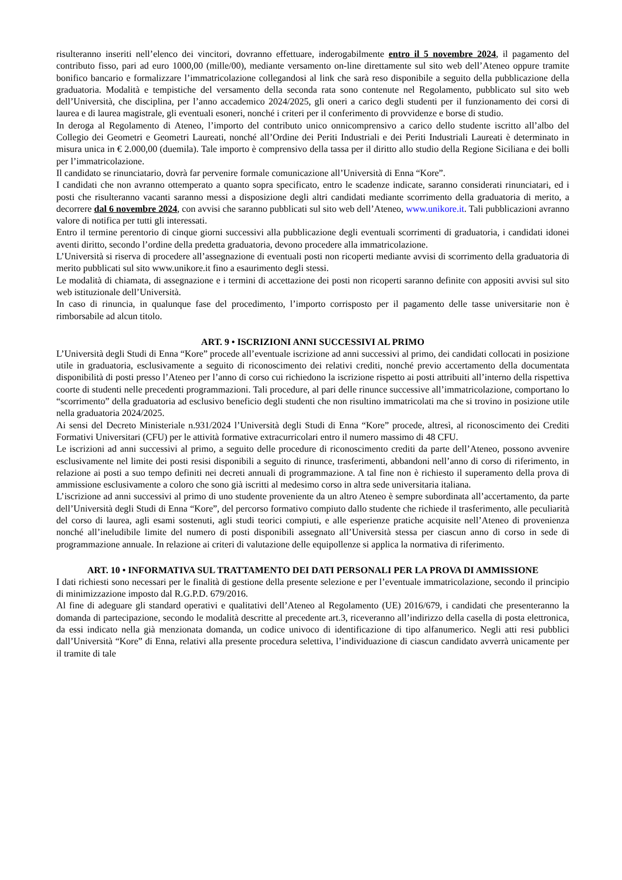risulteranno inseriti nell’elenco dei vincitori, dovranno effettuare, inderogabilmente entro il 5 novembre 2024, il pagamento del contributo fisso, pari ad euro 1000,00 (mille/00), mediante versamento on-line direttamente sul sito web dell’Ateneo oppure tramite bonifico bancario e formalizzare l’immatricolazione collegandosi al link che sarà reso disponibile a seguito della pubblicazione della graduatoria. Modalità e tempistiche del versamento della seconda rata sono contenute nel Regolamento, pubblicato sul sito web dell’Università, che disciplina, per l’anno accademico 2024/2025, gli oneri a carico degli studenti per il funzionamento dei corsi di laurea e di laurea magistrale, gli eventuali esoneri, nonché i criteri per il conferimento di provvidenze e borse di studio.
In deroga al Regolamento di Ateneo, l’importo del contributo unico onnicomprensivo a carico dello studente iscritto all’albo del Collegio dei Geometri e Geometri Laureati, nonché all’Ordine dei Periti Industriali e dei Periti Industriali Laureati è determinato in misura unica in € 2.000,00 (duemila). Tale importo è comprensivo della tassa per il diritto allo studio della Regione Siciliana e dei bolli per l’immatricolazione.
Il candidato se rinunciatario, dovrà far pervenire formale comunicazione all’Università di Enna “Kore”.
I candidati che non avranno ottemperato a quanto sopra specificato, entro le scadenze indicate, saranno considerati rinunciatari, ed i posti che risulteranno vacanti saranno messi a disposizione degli altri candidati mediante scorrimento della graduatoria di merito, a decorrere dal 6 novembre 2024, con avvisi che saranno pubblicati sul sito web dell’Ateneo, www.unikore.it. Tali pubblicazioni avranno valore di notifica per tutti gli interessati.
Entro il termine perentorio di cinque giorni successivi alla pubblicazione degli eventuali scorrimenti di graduatoria, i candidati idonei aventi diritto, secondo l’ordine della predetta graduatoria, devono procedere alla immatricolazione.
L’Università si riserva di procedere all’assegnazione di eventuali posti non ricoperti mediante avvisi di scorrimento della graduatoria di merito pubblicati sul sito www.unikore.it fino a esaurimento degli stessi.
Le modalità di chiamata, di assegnazione e i termini di accettazione dei posti non ricoperti saranno definite con appositi avvisi sul sito web istituzionale dell’Università.
In caso di rinuncia, in qualunque fase del procedimento, l’importo corrisposto per il pagamento delle tasse universitarie non è rimborsabile ad alcun titolo.
ART. 9 • ISCRIZIONI ANNI SUCCESSIVI AL PRIMO
L’Università degli Studi di Enna “Kore” procede all’eventuale iscrizione ad anni successivi al primo, dei candidati collocati in posizione utile in graduatoria, esclusivamente a seguito di riconoscimento dei relativi crediti, nonché previo accertamento della documentata disponibilità di posti presso l’Ateneo per l’anno di corso cui richiedono la iscrizione rispetto ai posti attribuiti all’interno della rispettiva coorte di studenti nelle precedenti programmazioni. Tali procedure, al pari delle rinunce successive all’immatricolazione, comportano lo “scorrimento” della graduatoria ad esclusivo beneficio degli studenti che non risultino immatricolati ma che si trovino in posizione utile nella graduatoria 2024/2025.
Ai sensi del Decreto Ministeriale n.931/2024 l’Università degli Studi di Enna “Kore” procede, altresì, al riconoscimento dei Crediti Formativi Universitari (CFU) per le attività formative extracurricolari entro il numero massimo di 48 CFU.
Le iscrizioni ad anni successivi al primo, a seguito delle procedure di riconoscimento crediti da parte dell’Ateneo, possono avvenire esclusivamente nel limite dei posti resisi disponibili a seguito di rinunce, trasferimenti, abbandoni nell’anno di corso di riferimento, in relazione ai posti a suo tempo definiti nei decreti annuali di programmazione. A tal fine non è richiesto il superamento della prova di ammissione esclusivamente a coloro che sono già iscritti al medesimo corso in altra sede universitaria italiana.
L’iscrizione ad anni successivi al primo di uno studente proveniente da un altro Ateneo è sempre subordinata all’accertamento, da parte dell’Università degli Studi di Enna “Kore”, del percorso formativo compiuto dallo studente che richiede il trasferimento, alle peculiarità del corso di laurea, agli esami sostenuti, agli studi teorici compiuti, e alle esperienze pratiche acquisite nell’Ateneo di provenienza nonché all’ineludibile limite del numero di posti disponibili assegnato all’Università stessa per ciascun anno di corso in sede di programmazione annuale. In relazione ai criteri di valutazione delle equipollenze si applica la normativa di riferimento.
ART. 10 • INFORMATIVA SUL TRATTAMENTO DEI DATI PERSONALI PER LA PROVA DI AMMISSIONE
I dati richiesti sono necessari per le finalità di gestione della presente selezione e per l’eventuale immatricolazione, secondo il principio di minimizzazione imposto dal R.G.P.D. 679/2016.
Al fine di adeguare gli standard operativi e qualitativi dell’Ateneo al Regolamento (UE) 2016/679, i candidati che presenteranno la domanda di partecipazione, secondo le modalità descritte al precedente art.3, riceveranno all’indirizzo della casella di posta elettronica, da essi indicato nella già menzionata domanda, un codice univoco di identificazione di tipo alfanumerico. Negli atti resi pubblici dall’Università “Kore” di Enna, relativi alla presente procedura selettiva, l’individuazione di ciascun candidato avverrà unicamente per il tramite di tale